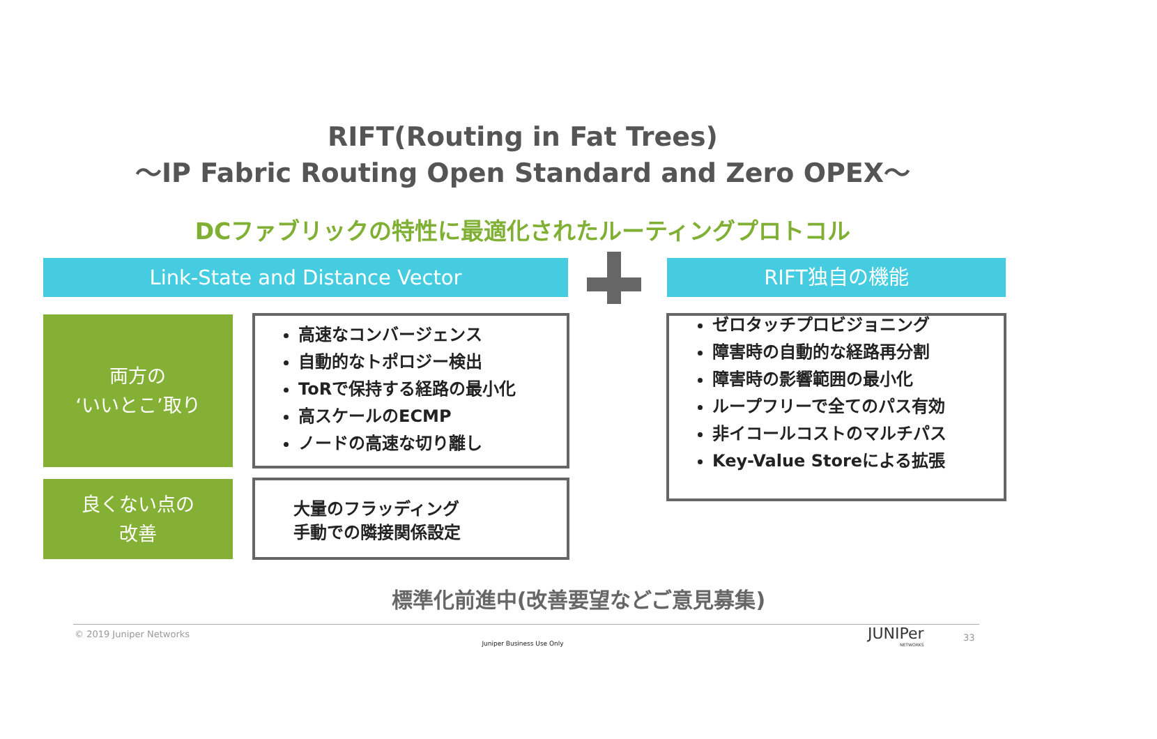RIFT(Routing in Fat Trees)
～IP Fabric Routing Open Standard and Zero OPEX～
DCファブリックの特性に最適化されたルーティングプロトコル
Link-State and Distance Vector RIFT独自の機能
両方の
‘いいとこ’取り
高速なコンバージェンス
自動的なトポロジー検出
ToRで保持する経路の最小化
高スケールのECMP
ノードの高速な切り離し
良くない点の
改善
大量のフラッディング
手動での隣接関係設定
ゼロタッチプロビジョニング
障害時の自動的な経路再分割
障害時の影響範囲の最小化
ループフリーで全てのパス有効
非イコールコストのマルチパス
Key-Value Storeによる拡張
標準化前進中(改善要望などご意見募集)
© 2019 Juniper Networks
Juniper Business Use Only
JUNIPer
NETWORKS
33